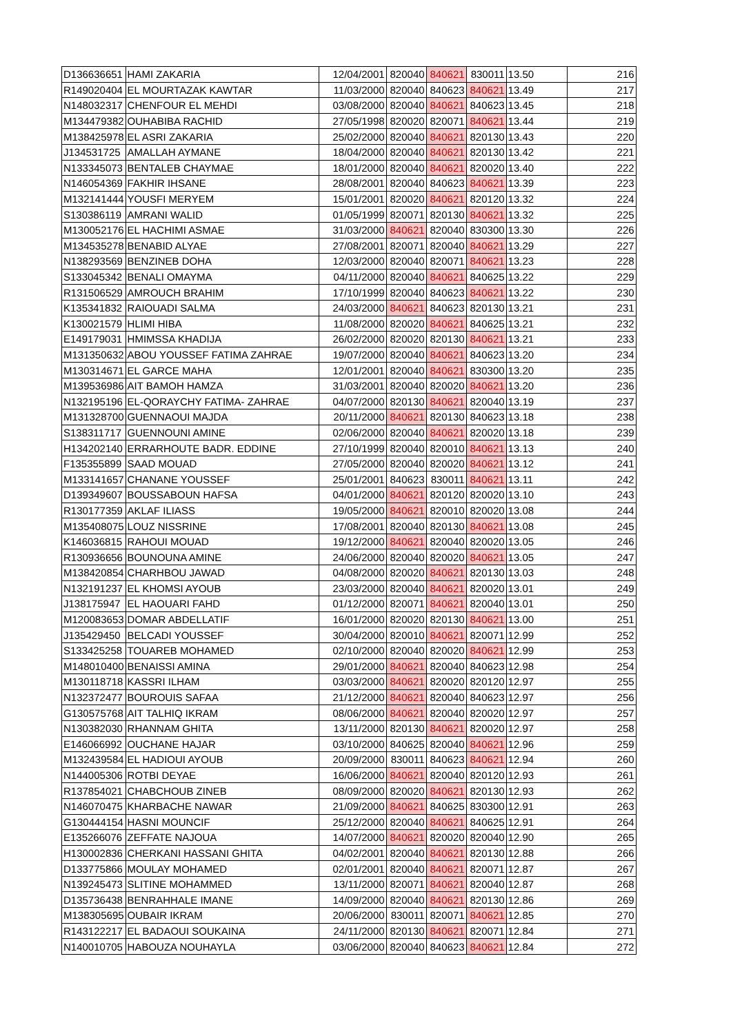| D136636651 | HAMI ZAKARIA | 12/04/2001 | 820040 | 840621 | 830011 | 13.50 | 216 |
| R149020404 | EL MOURTAZAK KAWTAR | 11/03/2000 | 820040 | 840623 | 840621 | 13.49 | 217 |
| N148032317 | CHENFOUR EL MEHDI | 03/08/2000 | 820040 | 840621 | 840623 | 13.45 | 218 |
| M134479382 | OUHABIBA RACHID | 27/05/1998 | 820020 | 820071 | 840621 | 13.44 | 219 |
| M138425978 | EL ASRI ZAKARIA | 25/02/2000 | 820040 | 840621 | 820130 | 13.43 | 220 |
| J134531725 | AMALLAH AYMANE | 18/04/2000 | 820040 | 840621 | 820130 | 13.42 | 221 |
| N133345073 | BENTALEB CHAYMAE | 18/01/2000 | 820040 | 840621 | 820020 | 13.40 | 222 |
| N146054369 | FAKHIR IHSANE | 28/08/2001 | 820040 | 840623 | 840621 | 13.39 | 223 |
| M132141444 | YOUSFI MERYEM | 15/01/2001 | 820020 | 840621 | 820120 | 13.32 | 224 |
| S130386119 | AMRANI WALID | 01/05/1999 | 820071 | 820130 | 840621 | 13.32 | 225 |
| M130052176 | EL HACHIMI ASMAE | 31/03/2000 | 840621 | 820040 | 830300 | 13.30 | 226 |
| M134535278 | BENABID ALYAE | 27/08/2001 | 820071 | 820040 | 840621 | 13.29 | 227 |
| N138293569 | BENZINEB DOHA | 12/03/2000 | 820040 | 820071 | 840621 | 13.23 | 228 |
| S133045342 | BENALI OMAYMA | 04/11/2000 | 820040 | 840621 | 840625 | 13.22 | 229 |
| R131506529 | AMROUCH BRAHIM | 17/10/1999 | 820040 | 840623 | 840621 | 13.22 | 230 |
| K135341832 | RAIOUADI SALMA | 24/03/2000 | 840621 | 840623 | 820130 | 13.21 | 231 |
| K130021579 | HLIMI HIBA | 11/08/2000 | 820020 | 840621 | 840625 | 13.21 | 232 |
| E149179031 | HMIMSSA KHADIJA | 26/02/2000 | 820020 | 820130 | 840621 | 13.21 | 233 |
| M131350632 | ABOU YOUSSEF FATIMA ZAHRAE | 19/07/2000 | 820040 | 840621 | 840623 | 13.20 | 234 |
| M130314671 | EL GARCE MAHA | 12/01/2001 | 820040 | 840621 | 830300 | 13.20 | 235 |
| M139536986 | AIT BAMOH HAMZA | 31/03/2001 | 820040 | 820020 | 840621 | 13.20 | 236 |
| N132195196 | EL-QORAYCHY FATIMA- ZAHRAE | 04/07/2000 | 820130 | 840621 | 820040 | 13.19 | 237 |
| M131328700 | GUENNAOUI MAJDA | 20/11/2000 | 840621 | 820130 | 840623 | 13.18 | 238 |
| S138311717 | GUENNOUNI AMINE | 02/06/2000 | 820040 | 840621 | 820020 | 13.18 | 239 |
| H134202140 | ERRARHOUTE BADR. EDDINE | 27/10/1999 | 820040 | 820010 | 840621 | 13.13 | 240 |
| F135355899 | SAAD MOUAD | 27/05/2000 | 820040 | 820020 | 840621 | 13.12 | 241 |
| M133141657 | CHANANE YOUSSEF | 25/01/2001 | 840623 | 830011 | 840621 | 13.11 | 242 |
| D139349607 | BOUSSABOUN HAFSA | 04/01/2000 | 840621 | 820120 | 820020 | 13.10 | 243 |
| R130177359 | AKLAF ILIASS | 19/05/2000 | 840621 | 820010 | 820020 | 13.08 | 244 |
| M135408075 | LOUZ NISSRINE | 17/08/2001 | 820040 | 820130 | 840621 | 13.08 | 245 |
| K146036815 | RAHOUI MOUAD | 19/12/2000 | 840621 | 820040 | 820020 | 13.05 | 246 |
| R130936656 | BOUNOUNA AMINE | 24/06/2000 | 820040 | 820020 | 840621 | 13.05 | 247 |
| M138420854 | CHARHBOU JAWAD | 04/08/2000 | 820020 | 840621 | 820130 | 13.03 | 248 |
| N132191237 | EL KHOMSI AYOUB | 23/03/2000 | 820040 | 840621 | 820020 | 13.01 | 249 |
| J138175947 | EL HAOUARI FAHD | 01/12/2000 | 820071 | 840621 | 820040 | 13.01 | 250 |
| M120083653 | DOMAR ABDELLATIF | 16/01/2000 | 820020 | 820130 | 840621 | 13.00 | 251 |
| J135429450 | BELCADI YOUSSEF | 30/04/2000 | 820010 | 840621 | 820071 | 12.99 | 252 |
| S133425258 | TOUAREB MOHAMED | 02/10/2000 | 820040 | 820020 | 840621 | 12.99 | 253 |
| M148010400 | BENAISSI AMINA | 29/01/2000 | 840621 | 820040 | 840623 | 12.98 | 254 |
| M130118718 | KASSRI ILHAM | 03/03/2000 | 840621 | 820020 | 820120 | 12.97 | 255 |
| N132372477 | BOUROUIS SAFAA | 21/12/2000 | 840621 | 820040 | 840623 | 12.97 | 256 |
| G130575768 | AIT TALHIQ IKRAM | 08/06/2000 | 840621 | 820040 | 820020 | 12.97 | 257 |
| N130382030 | RHANNAM GHITA | 13/11/2000 | 820130 | 840621 | 820020 | 12.97 | 258 |
| E146066992 | OUCHANE HAJAR | 03/10/2000 | 840625 | 820040 | 840621 | 12.96 | 259 |
| M132439584 | EL HADIOUI AYOUB | 20/09/2000 | 830011 | 840623 | 840621 | 12.94 | 260 |
| N144005306 | ROTBI DEYAE | 16/06/2000 | 840621 | 820040 | 820120 | 12.93 | 261 |
| R137854021 | CHABCHOUB ZINEB | 08/09/2000 | 820020 | 840621 | 820130 | 12.93 | 262 |
| N146070475 | KHARBACHE NAWAR | 21/09/2000 | 840621 | 840625 | 830300 | 12.91 | 263 |
| G130444154 | HASNI MOUNCIF | 25/12/2000 | 820040 | 840621 | 840625 | 12.91 | 264 |
| E135266076 | ZEFFATE NAJOUA | 14/07/2000 | 840621 | 820020 | 820040 | 12.90 | 265 |
| H130002836 | CHERKANI HASSANI GHITA | 04/02/2001 | 820040 | 840621 | 820130 | 12.88 | 266 |
| D133775866 | MOULAY MOHAMED | 02/01/2001 | 820040 | 840621 | 820071 | 12.87 | 267 |
| N139245473 | SLITINE MOHAMMED | 13/11/2000 | 820071 | 840621 | 820040 | 12.87 | 268 |
| D135736438 | BENRAHHALE IMANE | 14/09/2000 | 820040 | 840621 | 820130 | 12.86 | 269 |
| M138305695 | OUBAIR IKRAM | 20/06/2000 | 830011 | 820071 | 840621 | 12.85 | 270 |
| R143122217 | EL BADAOUI SOUKAINA | 24/11/2000 | 820130 | 840621 | 820071 | 12.84 | 271 |
| N140010705 | HABOUZA NOUHAYLA | 03/06/2000 | 820040 | 840623 | 840621 | 12.84 | 272 |